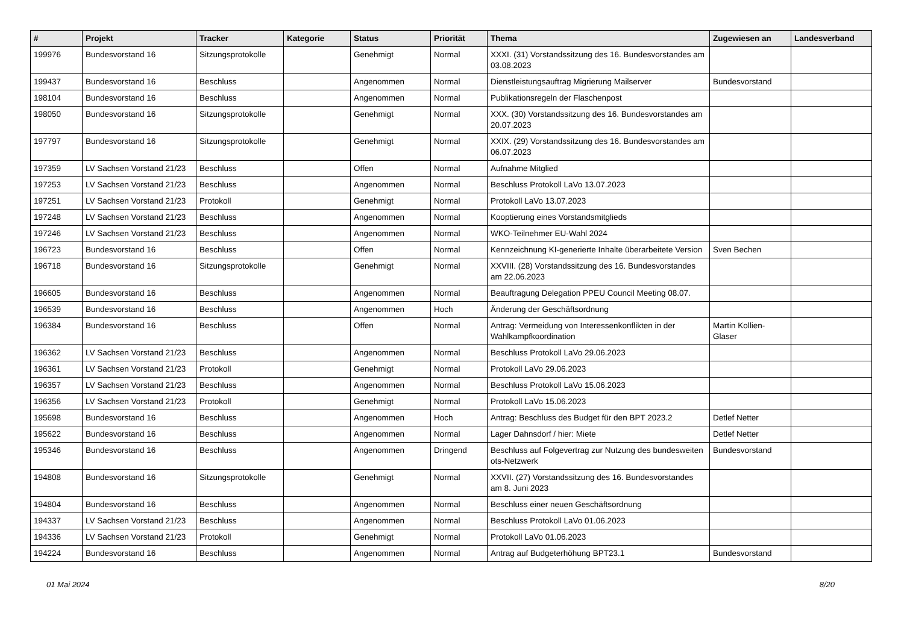| # | Projekt | Tracker | Kategorie | Status | Priorität | Thema | Zugewiesen an | Landesverband |
| --- | --- | --- | --- | --- | --- | --- | --- | --- |
| 199976 | Bundesvorstand 16 | Sitzungsprotokolle | | Genehmigt | Normal | XXXI. (31) Vorstandssitzung des 16. Bundesvorstandes am 03.08.2023 | | |
| 199437 | Bundesvorstand 16 | Beschluss | | Angenommen | Normal | Dienstleistungsauftrag Migrierung Mailserver | Bundesvorstand | |
| 198104 | Bundesvorstand 16 | Beschluss | | Angenommen | Normal | Publikationsregeln der Flaschenpost | | |
| 198050 | Bundesvorstand 16 | Sitzungsprotokolle | | Genehmigt | Normal | XXX. (30) Vorstandssitzung des 16. Bundesvorstandes am 20.07.2023 | | |
| 197797 | Bundesvorstand 16 | Sitzungsprotokolle | | Genehmigt | Normal | XXIX. (29) Vorstandssitzung des 16. Bundesvorstandes am 06.07.2023 | | |
| 197359 | LV Sachsen Vorstand 21/23 | Beschluss | | Offen | Normal | Aufnahme Mitglied | | |
| 197253 | LV Sachsen Vorstand 21/23 | Beschluss | | Angenommen | Normal | Beschluss Protokoll LaVo 13.07.2023 | | |
| 197251 | LV Sachsen Vorstand 21/23 | Protokoll | | Genehmigt | Normal | Protokoll LaVo 13.07.2023 | | |
| 197248 | LV Sachsen Vorstand 21/23 | Beschluss | | Angenommen | Normal | Kooptierung eines Vorstandsmitglieds | | |
| 197246 | LV Sachsen Vorstand 21/23 | Beschluss | | Angenommen | Normal | WKO-Teilnehmer EU-Wahl 2024 | | |
| 196723 | Bundesvorstand 16 | Beschluss | | Offen | Normal | Kennzeichnung KI-generierte Inhalte überarbeitete Version | Sven Bechen | |
| 196718 | Bundesvorstand 16 | Sitzungsprotokolle | | Genehmigt | Normal | XXVIII. (28) Vorstandssitzung des 16. Bundesvorstandes am 22.06.2023 | | |
| 196605 | Bundesvorstand 16 | Beschluss | | Angenommen | Normal | Beauftragung Delegation PPEU Council Meeting 08.07. | | |
| 196539 | Bundesvorstand 16 | Beschluss | | Angenommen | Hoch | Änderung der Geschäftsordnung | | |
| 196384 | Bundesvorstand 16 | Beschluss | | Offen | Normal | Antrag: Vermeidung von Interessenkonflikten in der Wahlkampfkoordination | Martin Kollien-Glaser | |
| 196362 | LV Sachsen Vorstand 21/23 | Beschluss | | Angenommen | Normal | Beschluss Protokoll LaVo 29.06.2023 | | |
| 196361 | LV Sachsen Vorstand 21/23 | Protokoll | | Genehmigt | Normal | Protokoll LaVo 29.06.2023 | | |
| 196357 | LV Sachsen Vorstand 21/23 | Beschluss | | Angenommen | Normal | Beschluss Protokoll LaVo 15.06.2023 | | |
| 196356 | LV Sachsen Vorstand 21/23 | Protokoll | | Genehmigt | Normal | Protokoll LaVo 15.06.2023 | | |
| 195698 | Bundesvorstand 16 | Beschluss | | Angenommen | Hoch | Antrag: Beschluss des Budget für den BPT 2023.2 | Detlef Netter | |
| 195622 | Bundesvorstand 16 | Beschluss | | Angenommen | Normal | Lager Dahnsdorf / hier: Miete | Detlef Netter | |
| 195346 | Bundesvorstand 16 | Beschluss | | Angenommen | Dringend | Beschluss auf Folgevertrag zur Nutzung des bundesweiten ots-Netzwerk | Bundesvorstand | |
| 194808 | Bundesvorstand 16 | Sitzungsprotokolle | | Genehmigt | Normal | XXVII. (27) Vorstandssitzung des 16. Bundesvorstandes am 8. Juni 2023 | | |
| 194804 | Bundesvorstand 16 | Beschluss | | Angenommen | Normal | Beschluss einer neuen Geschäftsordnung | | |
| 194337 | LV Sachsen Vorstand 21/23 | Beschluss | | Angenommen | Normal | Beschluss Protokoll LaVo 01.06.2023 | | |
| 194336 | LV Sachsen Vorstand 21/23 | Protokoll | | Genehmigt | Normal | Protokoll LaVo 01.06.2023 | | |
| 194224 | Bundesvorstand 16 | Beschluss | | Angenommen | Normal | Antrag auf Budgeterhöhung BPT23.1 | Bundesvorstand | |
01 Mai 2024 8/20